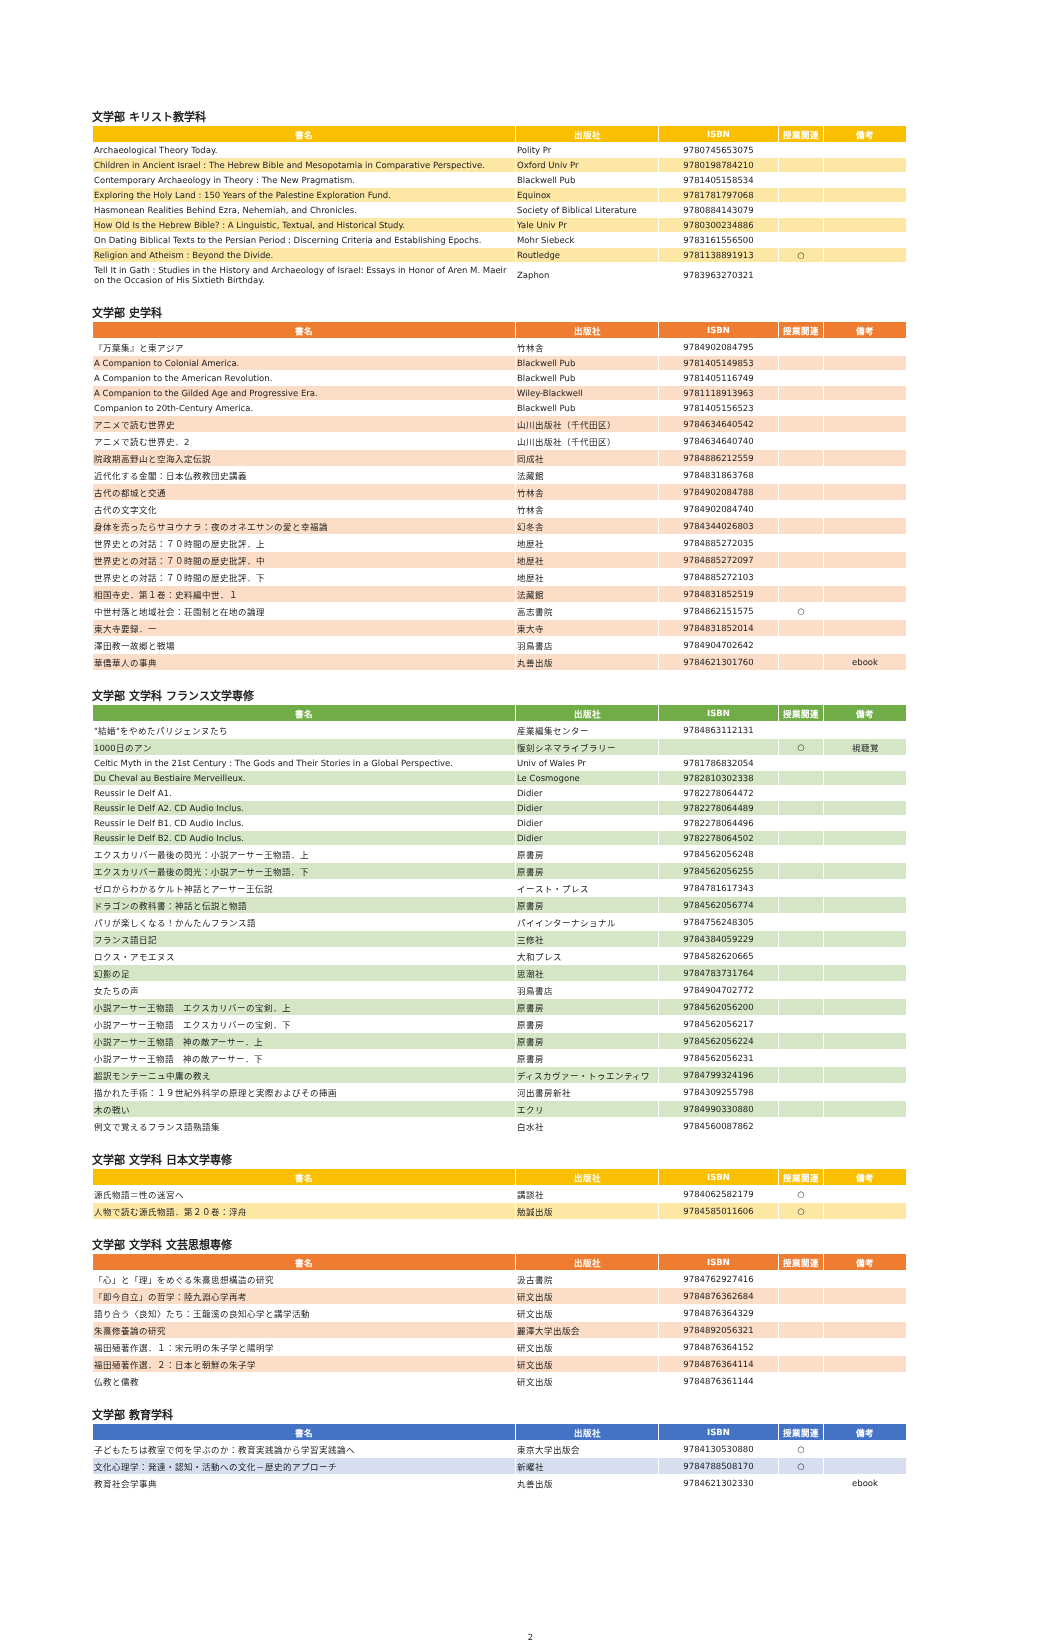文学部 キリスト教学科
| 書名 | 出版社 | ISBN | 授業関連 | 備考 |
| --- | --- | --- | --- | --- |
| Archaeological Theory Today. | Polity Pr | 9780745653075 | | |
| Children in Ancient Israel : The Hebrew Bible and Mesopotamia in Comparative Perspective. | Oxford Univ Pr | 9780198784210 | | |
| Contemporary Archaeology in Theory : The New Pragmatism. | Blackwell Pub | 9781405158534 | | |
| Exploring the Holy Land : 150 Years of the Palestine Exploration Fund. | Equinox | 9781781797068 | | |
| Hasmonean Realities Behind Ezra, Nehemiah, and Chronicles. | Society of Biblical Literature | 9780884143079 | | |
| How Old Is the Hebrew Bible? : A Linguistic, Textual, and Historical Study. | Yale Univ Pr | 9780300234886 | | |
| On Dating Biblical Texts to the Persian Period : Discerning Criteria and Establishing Epochs. | Mohr Siebeck | 9783161556500 | | |
| Religion and Atheism : Beyond the Divide. | Routledge | 9781138891913 | ○ | |
| Tell It in Gath : Studies in the History and Archaeology of Israel: Essays in Honor of Aren M. Maeir on the Occasion of His Sixtieth Birthday. | Zaphon | 9783963270321 | | |
文学部 史学科
| 書名 | 出版社 | ISBN | 授業関連 | 備考 |
| --- | --- | --- | --- | --- |
| 『万葉集』と東アジア | 竹林舎 | 9784902084795 | | |
| A Companion to Colonial America. | Blackwell Pub | 9781405149853 | | |
| A Companion to the American Revolution. | Blackwell Pub | 9781405116749 | | |
| A Companion to the Gilded Age and Progressive Era. | Wiley-Blackwell | 9781118913963 | | |
| Companion to 20th-Century America. | Blackwell Pub | 9781405156523 | | |
| アニメで読む世界史 | 山川出版社（千代田区） | 9784634640542 | | |
| アニメで読む世界史．2 | 山川出版社（千代田区） | 9784634640740 | | |
| 院政期高野山と空海入定伝説 | 同成社 | 9784886212559 | | |
| 近代化する金閣：日本仏教教団史講義 | 法藏館 | 9784831863768 | | |
| 古代の都城と交通 | 竹林舎 | 9784902084788 | | |
| 古代の文字文化 | 竹林舎 | 9784902084740 | | |
| 身体を売ったらサヨウナラ：夜のオネエサンの愛と幸福論 | 幻冬舎 | 9784344026803 | | |
| 世界史との対話：７０時間の歴史批評．上 | 地歴社 | 9784885272035 | | |
| 世界史との対話：７０時間の歴史批評．中 | 地歴社 | 9784885272097 | | |
| 世界史との対話：７０時間の歴史批評．下 | 地歴社 | 9784885272103 | | |
| 相国寺史．第１巻：史料編中世．１ | 法藏館 | 9784831852519 | | |
| 中世村落と地域社会：荘園制と在地の論理 | 高志書院 | 9784862151575 | ○ | |
| 東大寺要録．一 | 東大寺 | 9784831852014 | | |
| 澤田教一故郷と戦場 | 羽鳥書店 | 9784904702642 | | |
| 華僑華人の事典 | 丸善出版 | 9784621301760 | | ebook |
文学部 文学科 フランス文学専修
| 書名 | 出版社 | ISBN | 授業関連 | 備考 |
| --- | --- | --- | --- | --- |
| "結婚"をやめたパリジェンヌたち | 産業編集センター | 9784863112131 | | |
| 1000日のアン | 復刻シネマライブラリー | | ○ | 視聴覚 |
| Celtic Myth in the 21st Century : The Gods and Their Stories in a Global Perspective. | Univ of Wales Pr | 9781786832054 | | |
| Du Cheval au Bestiaire Merveilleux. | Le Cosmogone | 9782810302338 | | |
| Reussir le Delf A1. | Didier | 9782278064472 | | |
| Reussir le Delf A2. CD Audio Inclus. | Didier | 9782278064489 | | |
| Reussir le Delf B1. CD Audio Inclus. | Didier | 9782278064496 | | |
| Reussir le Delf B2. CD Audio Inclus. | Didier | 9782278064502 | | |
| エクスカリバー最後の閃光：小説アーサー王物語．上 | 原書房 | 9784562056248 | | |
| エクスカリバー最後の閃光：小説アーサー王物語．下 | 原書房 | 9784562056255 | | |
| ゼロからわかるケルト神話とアーサー王伝説 | イースト・プレス | 9784781617343 | | |
| ドラゴンの教科書：神話と伝説と物語 | 原書房 | 9784562056774 | | |
| パリが楽しくなる！かんたんフランス語 | パイインターナショナル | 9784756248305 | | |
| フランス語日記 | 三修社 | 9784384059229 | | |
| ロクス・アモエヌス | 大和プレス | 9784582620665 | | |
| 幻影の足 | 思潮社 | 9784783731764 | | |
| 女たちの声 | 羽鳥書店 | 9784904702772 | | |
| 小説アーサー王物語 エクスカリバーの宝剣．上 | 原書房 | 9784562056200 | | |
| 小説アーサー王物語 エクスカリバーの宝剣．下 | 原書房 | 9784562056217 | | |
| 小説アーサー王物語 神の敵アーサー．上 | 原書房 | 9784562056224 | | |
| 小説アーサー王物語 神の敵アーサー．下 | 原書房 | 9784562056231 | | |
| 超訳モンテーニュ中庸の教え | ディスカヴァー・トゥエンティワ | 9784799324196 | | |
| 描かれた手術：１９世紀外科学の原理と実際およびその挿画 | 河出書房新社 | 9784309255798 | | |
| 木の戦い | エクリ | 9784990330880 | | |
| 例文で覚えるフランス語熟語集 | 白水社 | 9784560087862 | | |
文学部 文学科 日本文学専修
| 書名 | 出版社 | ISBN | 授業関連 | 備考 |
| --- | --- | --- | --- | --- |
| 源氏物語＝性の迷宮へ | 講談社 | 9784062582179 | ○ | |
| 人物で読む源氏物語．第２０巻：浮舟 | 勉誠出版 | 9784585011606 | ○ | |
文学部 文学科 文芸思想専修
| 書名 | 出版社 | ISBN | 授業関連 | 備考 |
| --- | --- | --- | --- | --- |
| 「心」と「理」をめぐる朱熹思想構造の研究 | 汲古書院 | 9784762927416 | | |
| 「即今自立」の哲学：陸九淵心学再考 | 研文出版 | 9784876362684 | | |
| 語り合う〈良知〉たち：王龍溪の良知心学と講学活動 | 研文出版 | 9784876364329 | | |
| 朱熹修養論の研究 | 麗澤大学出版会 | 9784892056321 | | |
| 福田殖著作選．１：宋元明の朱子学と陽明学 | 研文出版 | 9784876364152 | | |
| 福田殖著作選．２：日本と朝鮮の朱子学 | 研文出版 | 9784876364114 | | |
| 仏教と儒教 | 研文出版 | 9784876361144 | | |
文学部 教育学科
| 書名 | 出版社 | ISBN | 授業関連 | 備考 |
| --- | --- | --- | --- | --- |
| 子どもたちは教室で何を学ぶのか：教育実践論から学習実践論へ | 東京大学出版会 | 9784130530880 | ○ | |
| 文化心理学：発達・認知・活動への文化－歴史的アプローチ | 新曜社 | 9784788508170 | ○ | |
| 教育社会学事典 | 丸善出版 | 9784621302330 | | ebook |
2